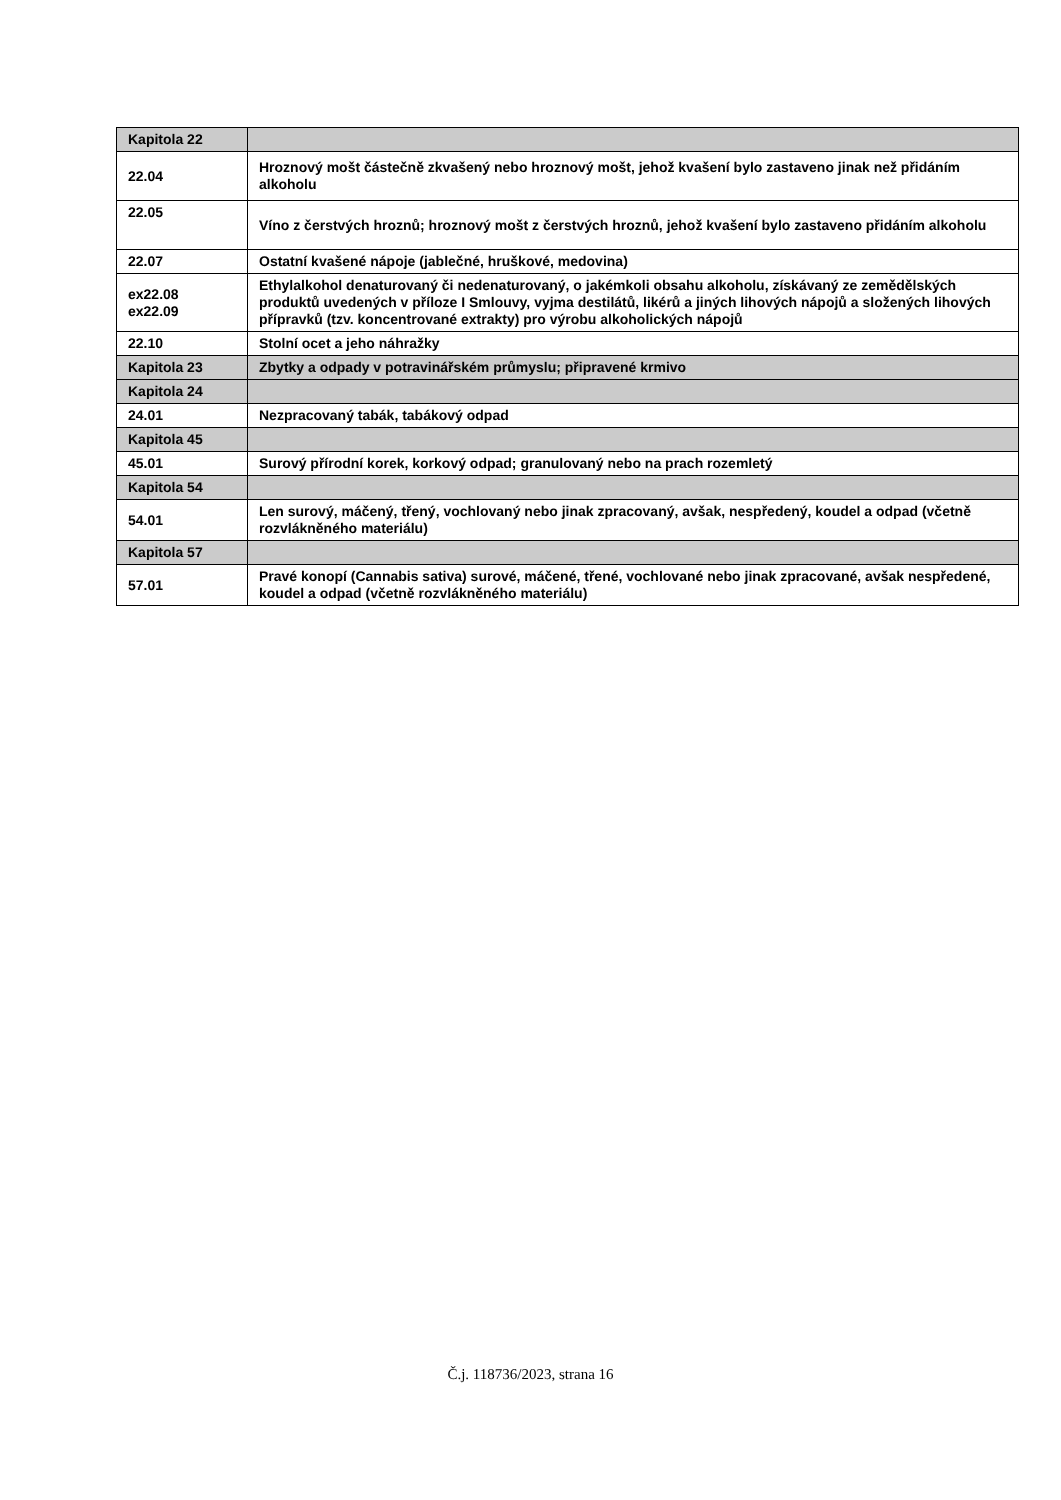| Kapitola 22 | |
| 22.04 | Hroznový mošt částečně zkvašený nebo hroznový mošt, jehož kvašení bylo zastaveno jinak než přidáním alkoholu |
| 22.05 | Víno z čerstvých hroznů; hroznový mošt z čerstvých hroznů, jehož kvašení bylo zastaveno přidáním alkoholu |
| 22.07 | Ostatní kvašené nápoje (jablečné, hruškové, medovina) |
| ex22.08 ex22.09 | Ethylalkohol denaturovaný či nedenaturovaný, o jakémkoli obsahu alkoholu, získávaný ze zemědělských produktů uvedených v příloze I Smlouvy, vyjma destilátů, likérů a jiných lihových nápojů a složených lihových přípravků (tzv. koncentrované extrakty) pro výrobu alkoholických nápojů |
| 22.10 | Stolní ocet a jeho náhražky |
| Kapitola 23 | Zbytky a odpady v potravinářském průmyslu; připravené krmivo |
| Kapitola 24 | |
| 24.01 | Nezpracovaný tabák, tabákový odpad |
| Kapitola 45 | |
| 45.01 | Surový přírodní korek, korkový odpad; granulovaný nebo na prach rozemletý |
| Kapitola 54 | |
| 54.01 | Len surový, máčený, třený, vochlovaný nebo jinak zpracovaný, avšak, nespředený, koudel a odpad (včetně rozvlákněného materiálu) |
| Kapitola 57 | |
| 57.01 | Pravé konopí (Cannabis sativa) surové, máčené, třené, vochlované nebo jinak zpracované, avšak nespředené, koudel a odpad (včetně rozvlákněného materiálu) |
Č.j. 118736/2023, strana 16